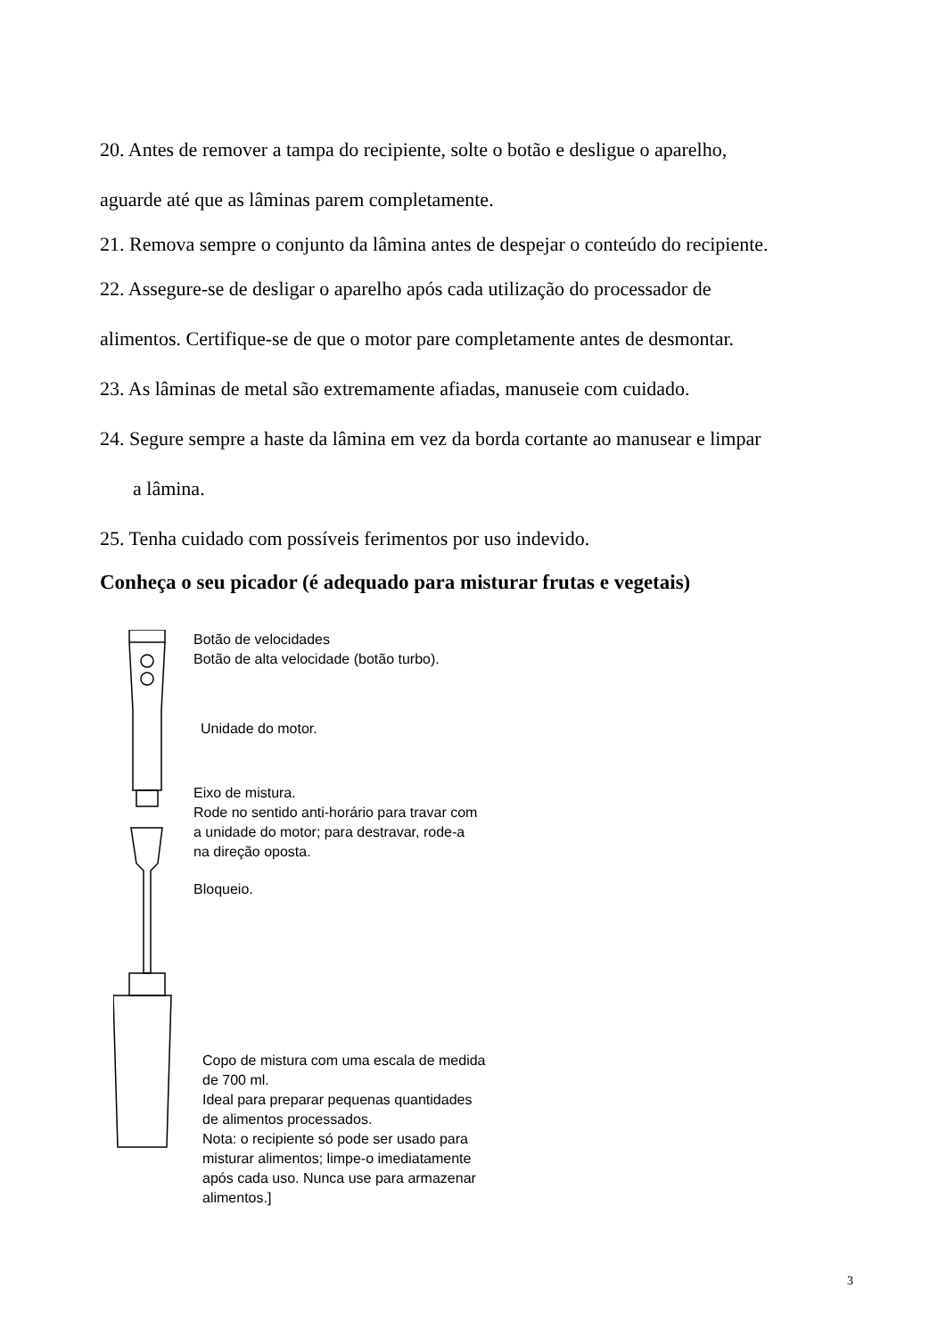20. Antes de remover a tampa do recipiente, solte o botão e desligue o aparelho,
aguarde até que as lâminas parem completamente.
21. Remova sempre o conjunto da lâmina antes de despejar o conteúdo do recipiente.
22. Assegure-se de desligar o aparelho após cada utilização do processador de
alimentos. Certifique-se de que o motor pare completamente antes de desmontar.
23. As lâminas de metal são extremamente afiadas, manuseie com cuidado.
24. Segure sempre a haste da lâmina em vez da borda cortante ao manusear e limpar
a lâmina.
25. Tenha cuidado com possíveis ferimentos por uso indevido.
Conheça o seu picador (é adequado para misturar frutas e vegetais)
Botão de velocidades
Botão de alta velocidade (botão turbo).
Unidade do motor.
Eixo de mistura.
Rode no sentido anti-horário para travar com
a unidade do motor; para destravar, rode-a
na direção oposta.
Bloqueio.
Copo de mistura com uma escala de medida
de 700 ml.
Ideal para preparar pequenas quantidades
de alimentos processados.
Nota: o recipiente só pode ser usado para
misturar alimentos; limpe-o imediatamente
após cada uso. Nunca use para armazenar
alimentos.]
3